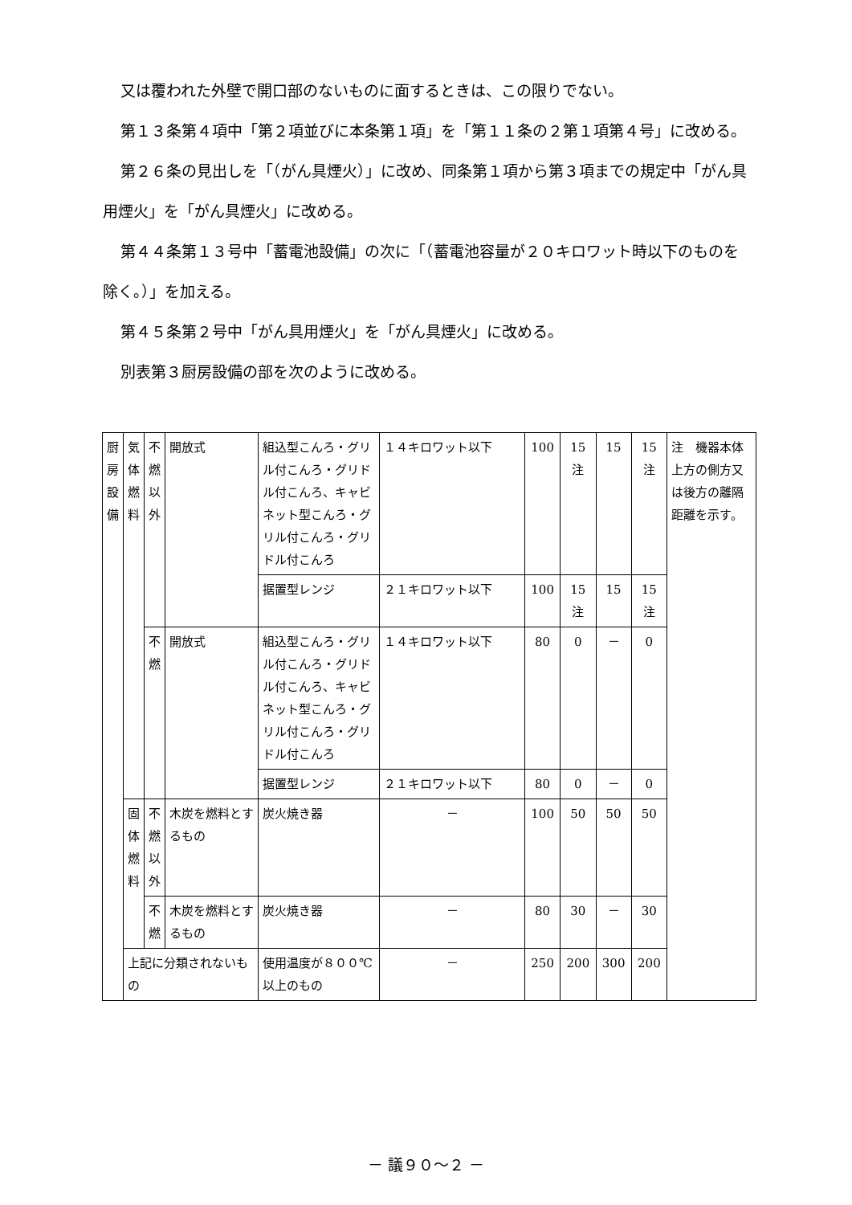又は覆われた外壁で開口部のないものに面するときは、この限りでない。
第１３条第４項中「第２項並びに本条第１項」を「第１１条の２第１項第４号」に改める。
第２６条の見出しを「（がん具煙火）」に改め、同条第１項から第３項までの規定中「がん具用煙火」を「がん具煙火」に改める。
第４４条第１３号中「蓄電池設備」の次に「（蓄電池容量が２０キロワット時以下のものを除く。）」を加える。
第４５条第２号中「がん具用煙火」を「がん具煙火」に改める。
別表第３厨房設備の部を次のように改める。
| 厨房設備 | 気体燃料 | 不燃以外 | 開放式 | 組込型こんろ・グリル付こんろ・グリドル付こんろ、キャビネット型こんろ・グリル付こんろ・グリドル付こんろ | １４キロワット以下 | 100 | 15 注 | 15 | 15 注 | 注 機器本体上方の側方又は後方の離隔距離を示す。 |
| | | | | 据置型レンジ | ２１キロワット以下 | 100 | 15 注 | 15 | 15 注 | |
| | | 不燃 | 開放式 | 組込型こんろ・グリル付こんろ・グリドル付こんろ、キャビネット型こんろ・グリル付こんろ・グリドル付こんろ | １４キロワット以下 | 80 | 0 | － | 0 | |
| | | | | 据置型レンジ | ２１キロワット以下 | 80 | 0 | － | 0 | |
| | 固体燃料 | 不燃以外 | 木炭を燃料とするもの | 炭火焼き器 | － | 100 | 50 | 50 | 50 | |
| | | 不燃 | 木炭を燃料とするもの | 炭火焼き器 | － | 80 | 30 | － | 30 | |
| | 上記に分類されないもの | | | 使用温度が８００℃以上のもの | － | 250 | 200 | 300 | 200 | |
－ 議９０～２ －